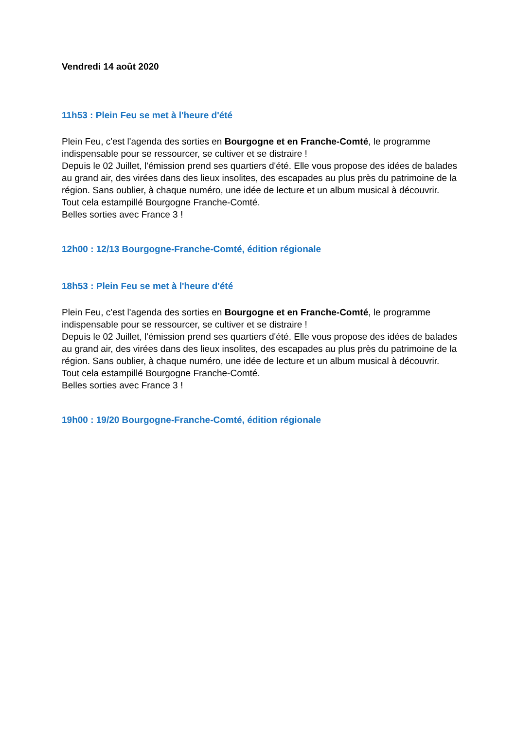Vendredi 14 août 2020
11h53 : Plein Feu se met à l'heure d'été
Plein Feu, c'est l'agenda des sorties en Bourgogne et en Franche-Comté, le programme indispensable pour se ressourcer, se cultiver et se distraire !
Depuis le 02 Juillet, l'émission prend ses quartiers d'été. Elle vous propose des idées de balades au grand air, des virées dans des lieux insolites, des escapades au plus près du patrimoine de la région. Sans oublier, à chaque numéro, une idée de lecture et un album musical à découvrir. Tout cela estampillé Bourgogne Franche-Comté.
Belles sorties avec France 3 !
12h00 : 12/13 Bourgogne-Franche-Comté, édition régionale
18h53 : Plein Feu se met à l'heure d'été
Plein Feu, c'est l'agenda des sorties en Bourgogne et en Franche-Comté, le programme indispensable pour se ressourcer, se cultiver et se distraire !
Depuis le 02 Juillet, l'émission prend ses quartiers d'été. Elle vous propose des idées de balades au grand air, des virées dans des lieux insolites, des escapades au plus près du patrimoine de la région. Sans oublier, à chaque numéro, une idée de lecture et un album musical à découvrir. Tout cela estampillé Bourgogne Franche-Comté.
Belles sorties avec France 3 !
19h00 : 19/20 Bourgogne-Franche-Comté, édition régionale